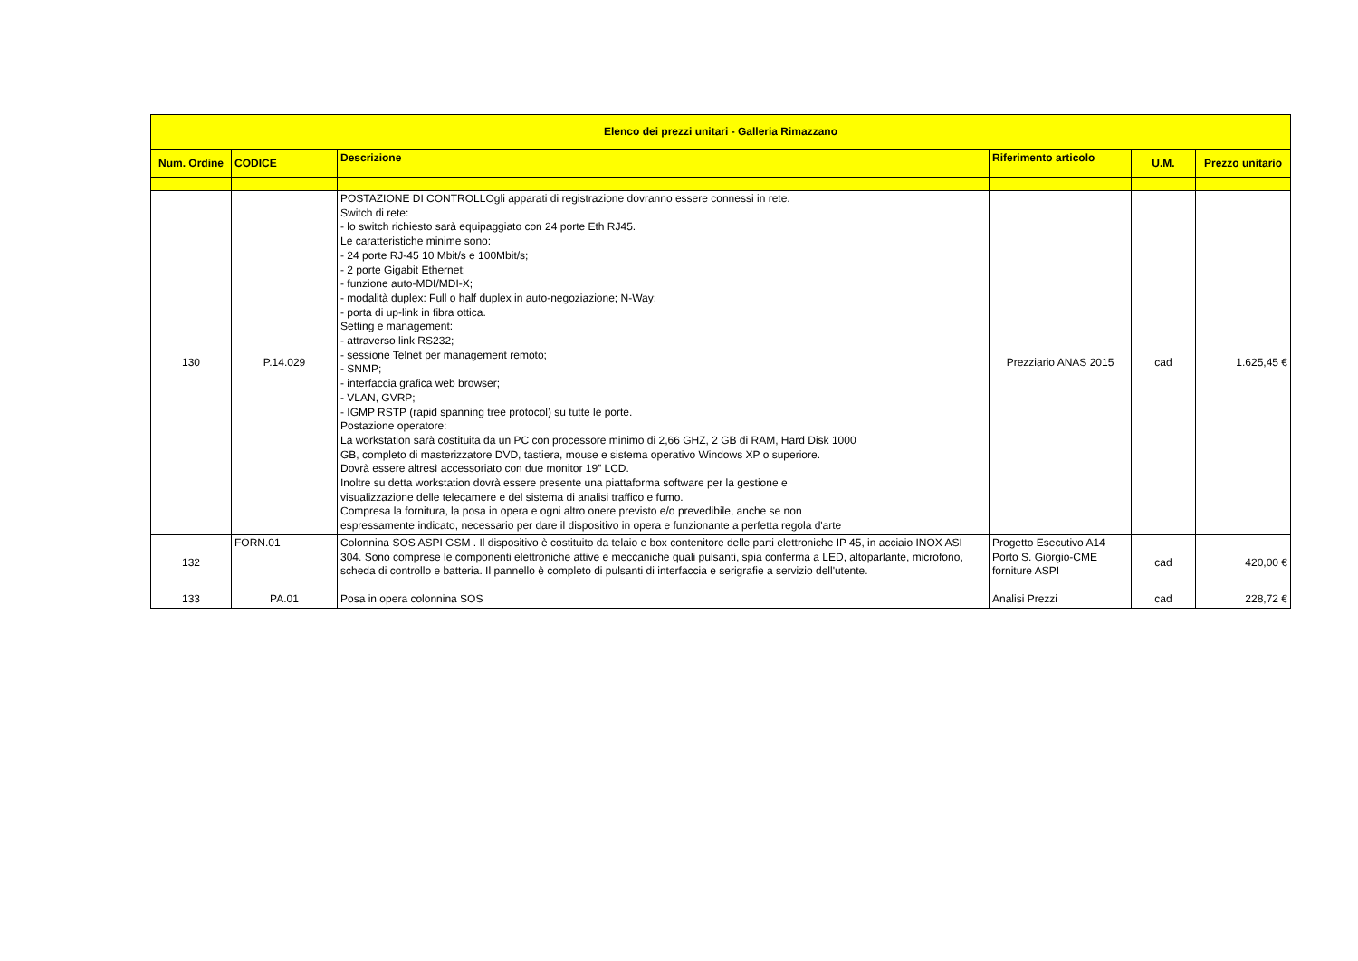| Elenco dei prezzi unitari - Galleria Rimazzano | | | | | |
| --- | --- | --- | --- | --- | --- |
| Num. Ordine | CODICE | Descrizione | Riferimento articolo | U.M. | Prezzo unitario |
| 130 | P.14.029 | POSTAZIONE DI CONTROLLOgli apparati di registrazione dovranno essere connessi in rete. Switch di rete: - lo switch richiesto sarà equipaggiato con 24 porte Eth RJ45. Le caratteristiche minime sono: - 24 porte RJ-45 10 Mbit/s e 100Mbit/s; - 2 porte Gigabit Ethernet; - funzione auto-MDI/MDI-X; - modalità duplex: Full o half duplex in auto-negoziazione; N-Way; - porta di up-link in fibra ottica. Setting e management: - attraverso link RS232; - sessione Telnet per management remoto; - SNMP; - interfaccia grafica web browser; - VLAN, GVRP; - IGMP RSTP (rapid spanning tree protocol) su tutte le porte. Postazione operatore: La workstation sarà costituita da un PC con processore minimo di 2,66 GHZ, 2 GB di RAM, Hard Disk 1000 GB, completo di masterizzatore DVD, tastiera, mouse e sistema operativo Windows XP o superiore. Dovrà essere altresì accessoriato con due monitor 19” LCD. Inoltre su detta workstation dovrà essere presente una piattaforma software per la gestione e visualizzazione delle telecamere e del sistema di analisi traffico e fumo. Compresa la fornitura, la posa in opera e ogni altro onere previsto e/o prevedibile, anche se non espressamente indicato, necessario per dare il dispositivo in opera e funzionante a perfetta regola d'arte | Prezziario ANAS 2015 | cad | 1.625,45 € |
| 132 | FORN.01 | Colonnina SOS ASPI GSM . Il dispositivo è costituito da telaio e box contenitore delle parti elettroniche IP 45, in acciaio INOX ASI 304. Sono comprese le componenti elettroniche attive e meccaniche quali pulsanti, spia conferma a LED, altoparlante, microfono, scheda di controllo e batteria. Il pannello è completo di pulsanti di interfaccia e serigrafie a servizio dell'utente. | Progetto Esecutivo A14 Porto S. Giorgio-CME forniture ASPI | cad | 420,00 € |
| 133 | PA.01 | Posa in opera colonnina SOS | Analisi Prezzi | cad | 228,72 € |